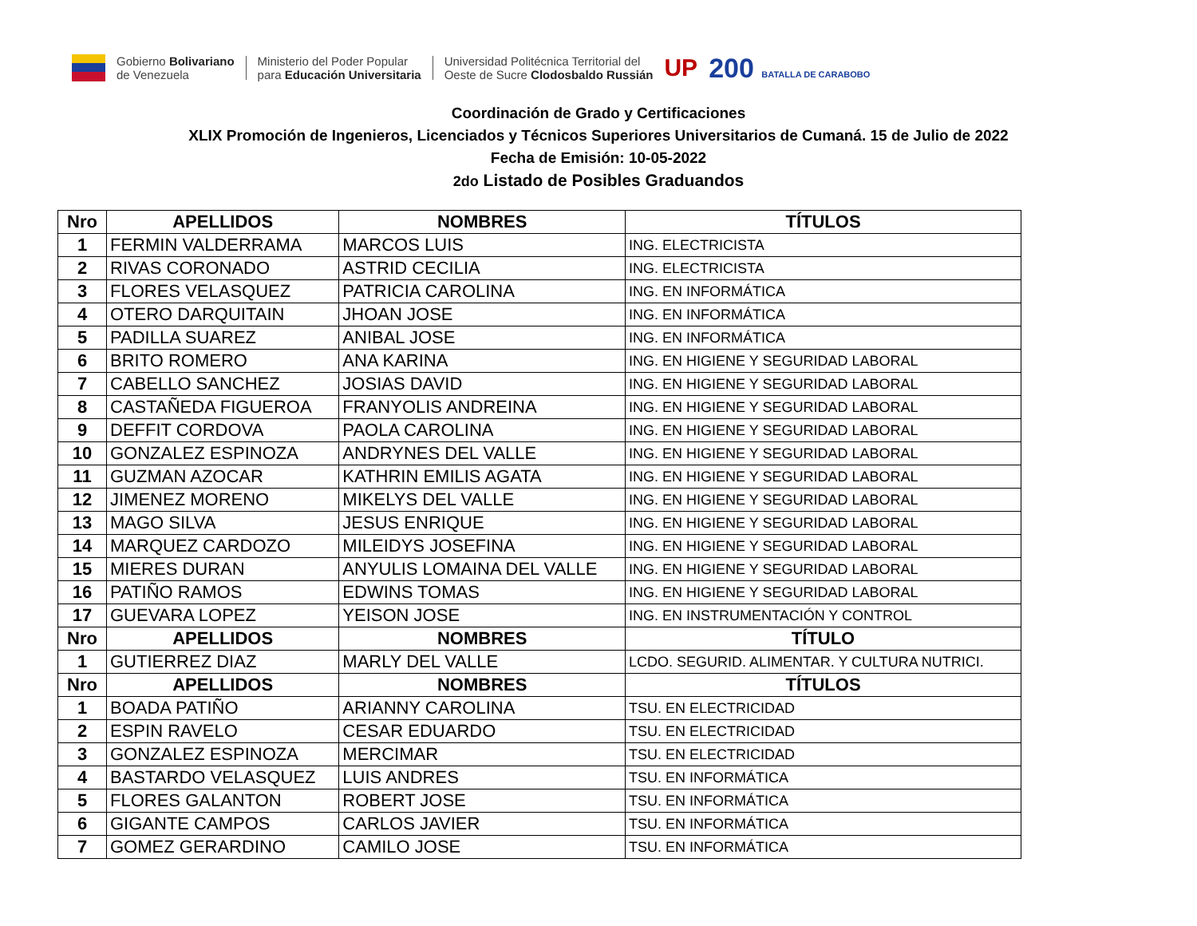Gobierno Bolivariano
de Venezuela
Ministerio del Poder Popular
para Educación Universitaria
Universidad Politécnica Territorial del
Oeste de Sucre Clodosbaldo Russián
UP 200 BATALLA DE CARABOBO
Coordinación de Grado y Certificaciones
XLIX Promoción de Ingenieros, Licenciados y Técnicos Superiores Universitarios de Cumaná. 15 de Julio de 2022
Fecha de Emisión: 10-05-2022
2do Listado de Posibles Graduandos
| Nro | APELLIDOS | NOMBRES | TÍTULOS |
| --- | --- | --- | --- |
| 1 | FERMIN VALDERRAMA | MARCOS LUIS | ING. ELECTRICISTA |
| 2 | RIVAS CORONADO | ASTRID CECILIA | ING. ELECTRICISTA |
| 3 | FLORES VELASQUEZ | PATRICIA CAROLINA | ING. EN INFORMÁTICA |
| 4 | OTERO DARQUITAIN | JHOAN JOSE | ING. EN INFORMÁTICA |
| 5 | PADILLA SUAREZ | ANIBAL JOSE | ING. EN INFORMÁTICA |
| 6 | BRITO ROMERO | ANA KARINA | ING. EN HIGIENE Y SEGURIDAD LABORAL |
| 7 | CABELLO SANCHEZ | JOSIAS DAVID | ING. EN HIGIENE Y SEGURIDAD LABORAL |
| 8 | CASTAÑEDA FIGUEROA | FRANYOLIS ANDREINA | ING. EN HIGIENE Y SEGURIDAD LABORAL |
| 9 | DEFFIT CORDOVA | PAOLA CAROLINA | ING. EN HIGIENE Y SEGURIDAD LABORAL |
| 10 | GONZALEZ ESPINOZA | ANDRYNES DEL VALLE | ING. EN HIGIENE Y SEGURIDAD LABORAL |
| 11 | GUZMAN AZOCAR | KATHRIN EMILIS AGATA | ING. EN HIGIENE Y SEGURIDAD LABORAL |
| 12 | JIMENEZ MORENO | MIKELYS DEL VALLE | ING. EN HIGIENE Y SEGURIDAD LABORAL |
| 13 | MAGO SILVA | JESUS ENRIQUE | ING. EN HIGIENE Y SEGURIDAD LABORAL |
| 14 | MARQUEZ CARDOZO | MILEIDYS JOSEFINA | ING. EN HIGIENE Y SEGURIDAD LABORAL |
| 15 | MIERES DURAN | ANYULIS LOMAINA DEL VALLE | ING. EN HIGIENE Y SEGURIDAD LABORAL |
| 16 | PATIÑO RAMOS | EDWINS TOMAS | ING. EN HIGIENE Y SEGURIDAD LABORAL |
| 17 | GUEVARA LOPEZ | YEISON JOSE | ING. EN INSTRUMENTACIÓN Y CONTROL |
| Nro | APELLIDOS | NOMBRES | TÍTULO |
| 1 | GUTIERREZ DIAZ | MARLY DEL VALLE | LCDO. SEGURID. ALIMENTAR. Y CULTURA NUTRICI. |
| Nro | APELLIDOS | NOMBRES | TÍTULOS |
| 1 | BOADA PATIÑO | ARIANNY CAROLINA | TSU. EN ELECTRICIDAD |
| 2 | ESPIN RAVELO | CESAR EDUARDO | TSU. EN ELECTRICIDAD |
| 3 | GONZALEZ ESPINOZA | MERCIMAR | TSU. EN ELECTRICIDAD |
| 4 | BASTARDO VELASQUEZ | LUIS ANDRES | TSU. EN INFORMÁTICA |
| 5 | FLORES GALANTON | ROBERT JOSE | TSU. EN INFORMÁTICA |
| 6 | GIGANTE CAMPOS | CARLOS JAVIER | TSU. EN INFORMÁTICA |
| 7 | GOMEZ GERARDINO | CAMILO JOSE | TSU. EN INFORMÁTICA |